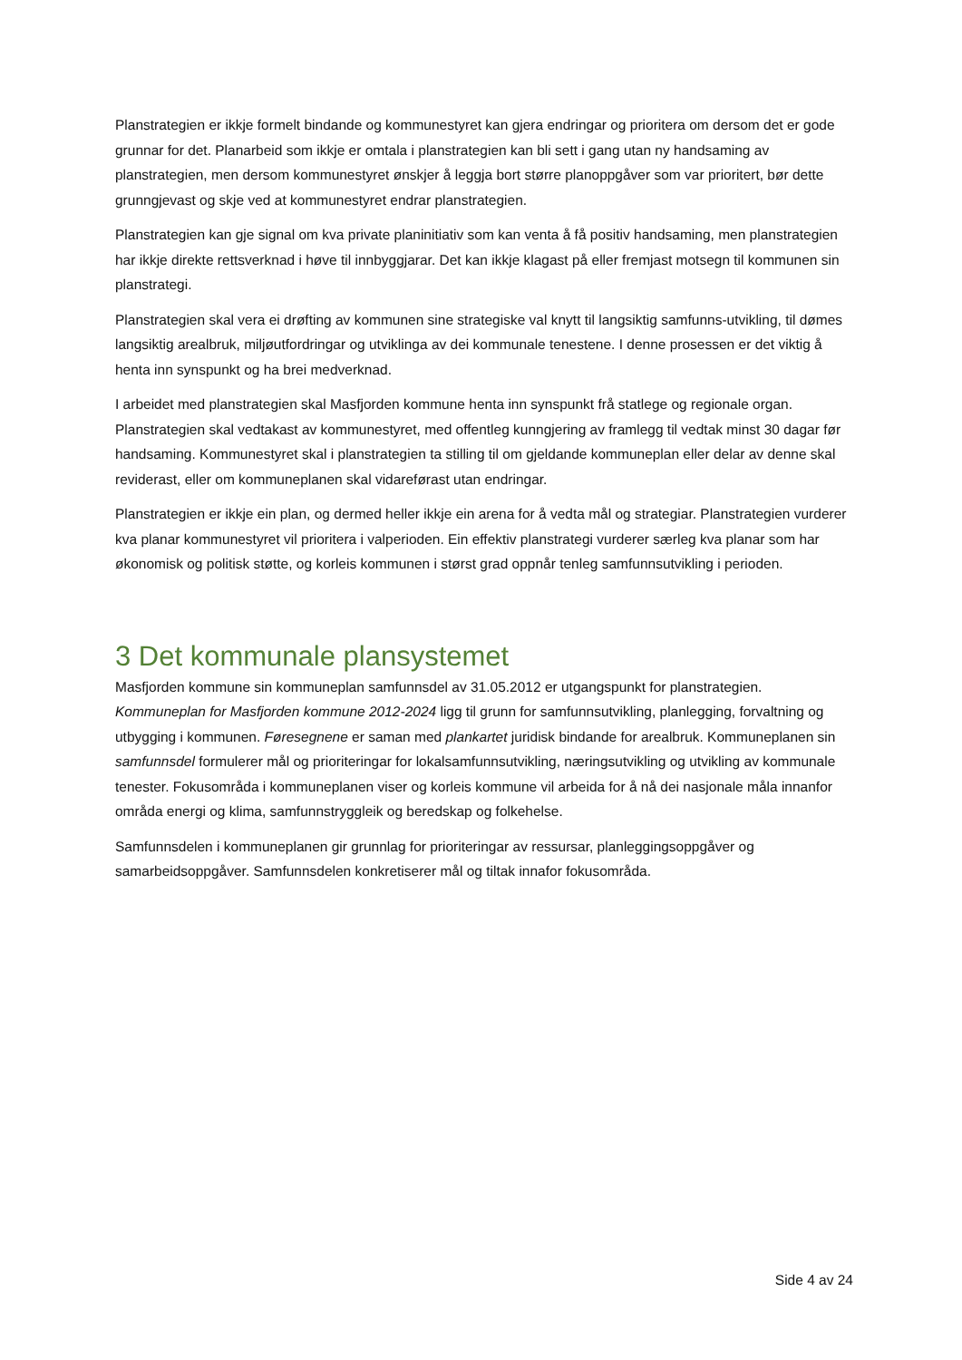Planstrategien er ikkje formelt bindande og kommunestyret kan gjera endringar og prioritera om dersom det er gode grunnar for det. Planarbeid som ikkje er omtala i planstrategien kan bli sett i gang utan ny handsaming av planstrategien, men dersom kommunestyret ønskjer å leggja bort større planoppgåver som var prioritert, bør dette grunngjevast og skje ved at kommunestyret endrar planstrategien.
Planstrategien kan gje signal om kva private planinitiativ som kan venta å få positiv handsaming, men planstrategien har ikkje direkte rettsverknad i høve til innbyggjarar. Det kan ikkje klagast på eller fremjast motsegn til kommunen sin planstrategi.
Planstrategien skal vera ei drøfting av kommunen sine strategiske val knytt til langsiktig samfunns-utvikling, til dømes langsiktig arealbruk, miljøutfordringar og utviklinga av dei kommunale tenestene. I denne prosessen er det viktig å henta inn synspunkt og ha brei medverknad.
I arbeidet med planstrategien skal Masfjorden kommune henta inn synspunkt frå statlege og regionale organ. Planstrategien skal vedtakast av kommunestyret, med offentleg kunngjering av framlegg til vedtak minst 30 dagar før handsaming. Kommunestyret skal i planstrategien ta stilling til om gjeldande kommuneplan eller delar av denne skal reviderast, eller om kommuneplanen skal vidareførast utan endringar.
Planstrategien er ikkje ein plan, og dermed heller ikkje ein arena for å vedta mål og strategiar. Planstrategien vurderer kva planar kommunestyret vil prioritera i valperioden. Ein effektiv planstrategi vurderer særleg kva planar som har økonomisk og politisk støtte, og korleis kommunen i størst grad oppnår tenleg samfunnsutvikling i perioden.
3 Det kommunale plansystemet
Masfjorden kommune sin kommuneplan samfunnsdel av 31.05.2012 er utgangspunkt for planstrategien. Kommuneplan for Masfjorden kommune 2012-2024 ligg til grunn for samfunnsutvikling, planlegging, forvaltning og utbygging i kommunen. Føresegnene er saman med plankartet juridisk bindande for arealbruk. Kommuneplanen sin samfunnsdel formulerer mål og prioriteringar for lokalsamfunnsutvikling, næringsutvikling og utvikling av kommunale tenester. Fokusområda i kommuneplanen viser og korleis kommune vil arbeida for å nå dei nasjonale måla innanfor områda energi og klima, samfunnstryggleik og beredskap og folkehelse.
Samfunnsdelen i kommuneplanen gir grunnlag for prioriteringar av ressursar, planleggingsoppgåver og samarbeidsoppgåver. Samfunnsdelen konkretiserer mål og tiltak innafor fokusområda.
Side 4 av 24